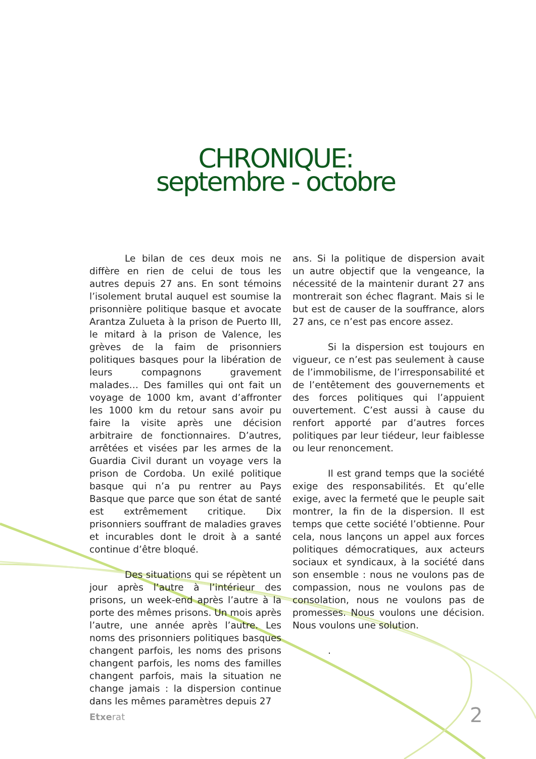CHRONIQUE:
septembre - octobre
Le bilan de ces deux mois ne diffère en rien de celui de tous les autres depuis 27 ans. En sont témoins l’isolement brutal auquel est soumise la prisonnière politique basque et avocate Arantza Zulueta à la prison de Puerto III, le mitard à la prison de Valence, les grèves de la faim de prisonniers politiques basques pour la libération de leurs compagnons gravement malades… Des familles qui ont fait un voyage de 1000 km, avant d’affronter les 1000 km du retour sans avoir pu faire la visite après une décision arbitraire de fonctionnaires. D’autres, arrêtées et visées par les armes de la Guardia Civil durant un voyage vers la prison de Cordoba. Un exilé politique basque qui n’a pu rentrer au Pays Basque que parce que son état de santé est extrêmement critique. Dix prisonniers souffrant de maladies graves et incurables dont le droit à a santé continue d’être bloqué.
Des situations qui se répètent un jour après l’autre à l’intérieur des prisons, un week-end après l’autre à la porte des mêmes prisons. Un mois après l’autre, une année après l’autre. Les noms des prisonniers politiques basques changent parfois, les noms des prisons changent parfois, les noms des familles changent parfois, mais la situation ne change jamais : la dispersion continue dans les mêmes paramètres depuis 27
ans. Si la politique de dispersion avait un autre objectif que la vengeance, la nécessité de la maintenir durant 27 ans montrerait son échec flagrant. Mais si le but est de causer de la souffrance, alors 27 ans, ce n’est pas encore assez.
Si la dispersion est toujours en vigueur, ce n’est pas seulement à cause de l’immobilisme, de l’irresponsabilité et de l’entêtement des gouvernements et des forces politiques qui l’appuient ouvertement. C’est aussi à cause du renfort apporté par d’autres forces politiques par leur tiédeur, leur faiblesse ou leur renoncement.
Il est grand temps que la société exige des responsabilités. Et qu’elle exige, avec la fermeté que le peuple sait montrer, la fin de la dispersion. Il est temps que cette société l’obtienne. Pour cela, nous lançons un appel aux forces politiques démocratiques, aux acteurs sociaux et syndicaux, à la société dans son ensemble : nous ne voulons pas de compassion, nous ne voulons pas de consolation, nous ne voulons pas de promesses. Nous voulons une décision. Nous voulons une solution.
.
Etxerat 2